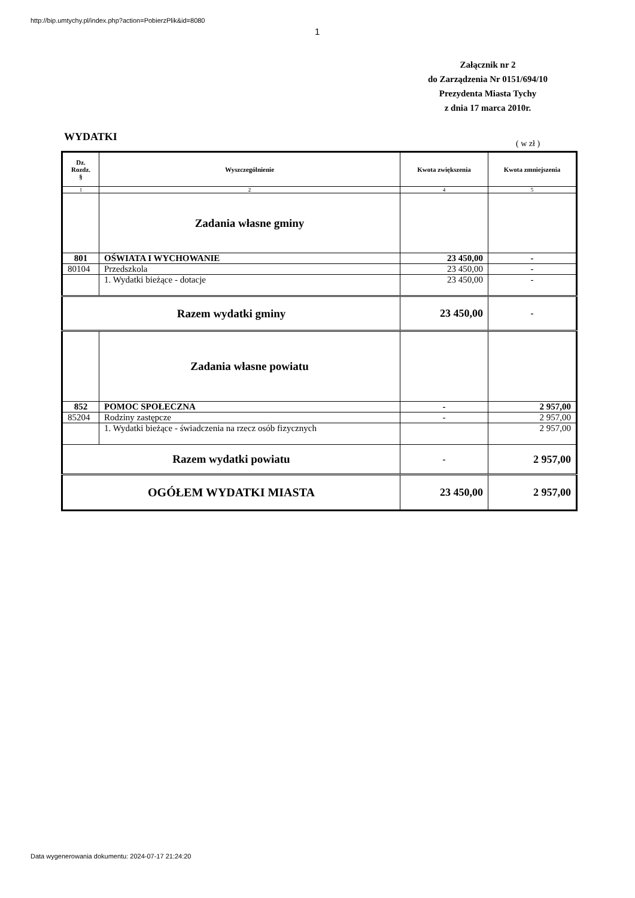http://bip.umtychy.pl/index.php?action=PobierzPlik&id=8080
1
Załącznik nr 2
do Zarządzenia Nr 0151/694/10
Prezydenta Miasta Tychy
z dnia 17 marca 2010r.
WYDATKI
( w zł )
| Dz. Rozdz. § | Wyszczególnienie | Kwota zwiększenia | Kwota zmniejszenia |
| 1 | 2 | 4 | 5 |
| | Zadania własne gminy | | |
| 801 | OŚWIATA I WYCHOWANIE | 23 450,00 | - |
| 80104 | Przedszkola | 23 450,00 | - |
| | 1. Wydatki bieżące - dotacje | 23 450,00 | - |
| Razem wydatki gminy | | 23 450,00 | - |
| | Zadania własne powiatu | | |
| 852 | POMOC SPOŁECZNA | - | 2 957,00 |
| 85204 | Rodziny zastępcze | - | 2 957,00 |
| | 1. Wydatki bieżące - świadczenia na rzecz osób fizycznych | | 2 957,00 |
| Razem wydatki powiatu | | - | 2 957,00 |
| OGÓŁEM WYDATKI MIASTA | | 23 450,00 | 2 957,00 |
Data wygenerowania dokumentu: 2024-07-17 21:24:20